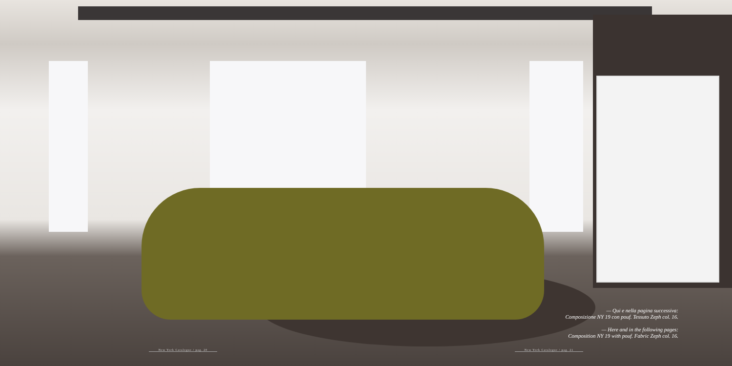— Qui e nella pagina successiva:
Composizione NY 19 con pouf. Tessuto Zeph col. 16.
— Here and in the following pages:
Composition NY 19 with pouf. Fabric Zeph col. 16.
New York Catalogue / pag. 20 New York Catalogue / pag. 21